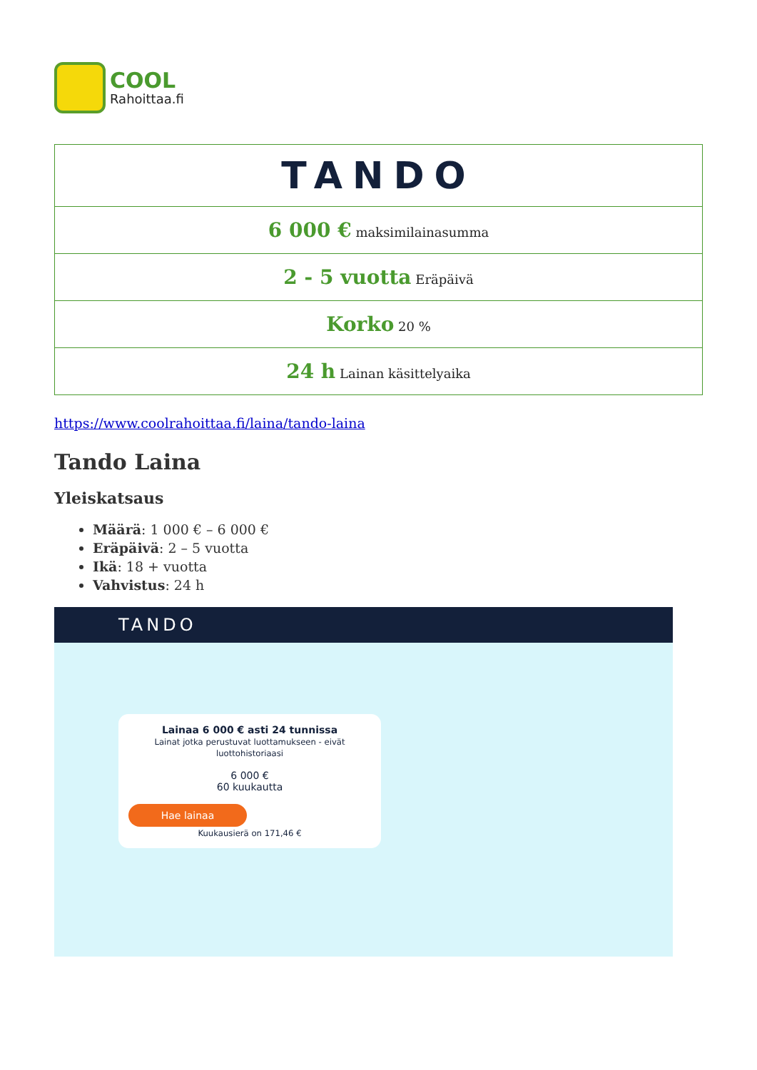COOL
Rahoittaa.fi
| TANDO |
| 6 000 € maksimilainasumma |
| 2 - 5 vuotta Eräpäivä |
| Korko 20 % |
| 24 h Lainan käsittelyaika |
https://www.coolrahoittaa.fi/laina/tando-laina
Tando Laina
Yleiskatsaus
Määrä: 1 000 € – 6 000 €
Eräpäivä: 2 – 5 vuotta
Ikä: 18 + vuotta
Vahvistus: 24 h
TANDO
Lainaa 6 000 € asti 24 tunnissa
Lainat jotka perustuvat luottamukseen - eivät luottohistoriaasi
6 000 €
60 kuukautta
Hae lainaa
Kuukausierä on 171,46 €